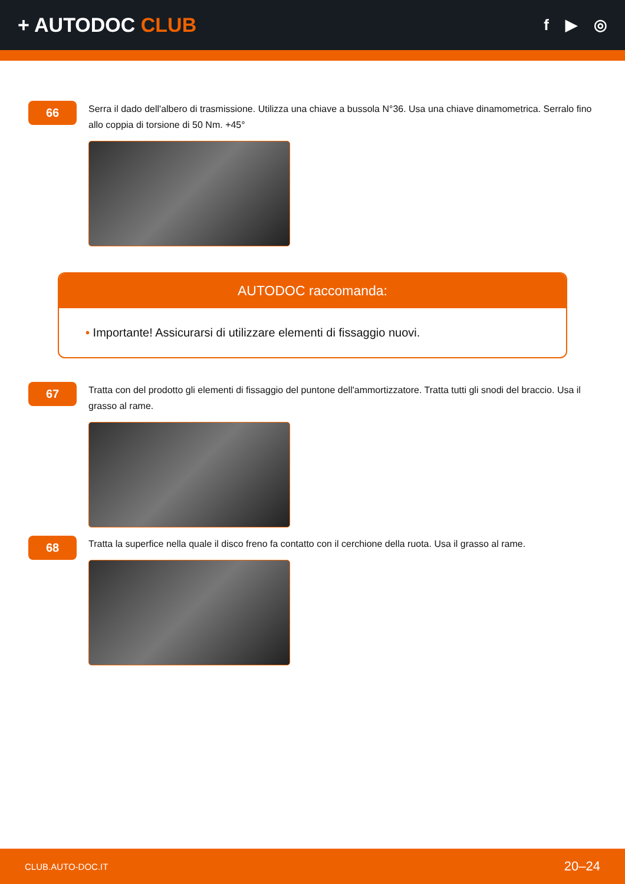+ AUTODOC CLUB
f ▶ ◎
66
Serra il dado dell'albero di trasmissione. Utilizza una chiave a bussola N°36. Usa una chiave dinamometrica. Serralo fino allo coppia di torsione di 50 Nm. +45°
AUTODOC raccomanda:
• Importante! Assicurarsi di utilizzare elementi di fissaggio nuovi.
67
Tratta con del prodotto gli elementi di fissaggio del puntone dell'ammortizzatore. Tratta tutti gli snodi del braccio. Usa il grasso al rame.
68
Tratta la superfice nella quale il disco freno fa contatto con il cerchione della ruota. Usa il grasso al rame.
CLUB.AUTO-DOC.IT 20–24